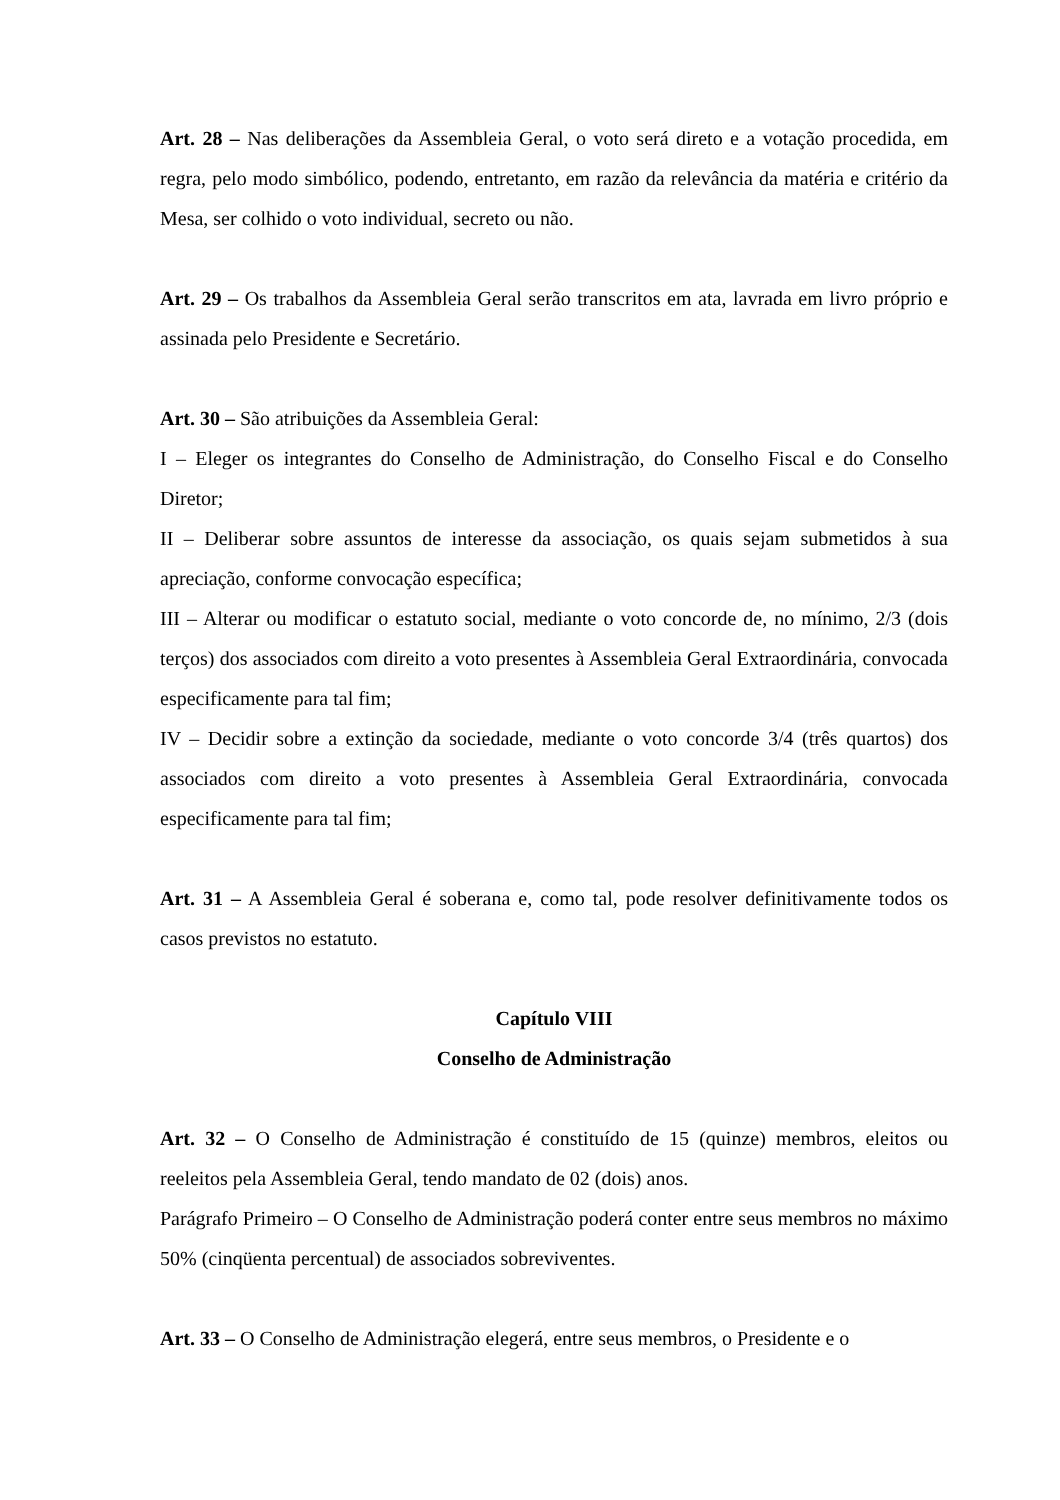Art. 28 – Nas deliberações da Assembleia Geral, o voto será direto e a votação procedida, em regra, pelo modo simbólico, podendo, entretanto, em razão da relevância da matéria e critério da Mesa, ser colhido o voto individual, secreto ou não.
Art. 29 – Os trabalhos da Assembleia Geral serão transcritos em ata, lavrada em livro próprio e assinada pelo Presidente e Secretário.
Art. 30 – São atribuições da Assembleia Geral:
I – Eleger os integrantes do Conselho de Administração, do Conselho Fiscal e do Conselho Diretor;
II – Deliberar sobre assuntos de interesse da associação, os quais sejam submetidos à sua apreciação, conforme convocação específica;
III – Alterar ou modificar o estatuto social, mediante o voto concorde de, no mínimo, 2/3 (dois terços) dos associados com direito a voto presentes à Assembleia Geral Extraordinária, convocada especificamente para tal fim;
IV – Decidir sobre a extinção da sociedade, mediante o voto concorde 3/4 (três quartos) dos associados com direito a voto presentes à Assembleia Geral Extraordinária, convocada especificamente para tal fim;
Art. 31 – A Assembleia Geral é soberana e, como tal, pode resolver definitivamente todos os casos previstos no estatuto.
Capítulo VIII
Conselho de Administração
Art. 32 – O Conselho de Administração é constituído de 15 (quinze) membros, eleitos ou reeleitos pela Assembleia Geral, tendo mandato de 02 (dois) anos.
Parágrafo Primeiro – O Conselho de Administração poderá conter entre seus membros no máximo 50% (cinqüenta percentual) de associados sobreviventes.
Art. 33 – O Conselho de Administração elegerá, entre seus membros, o Presidente e o